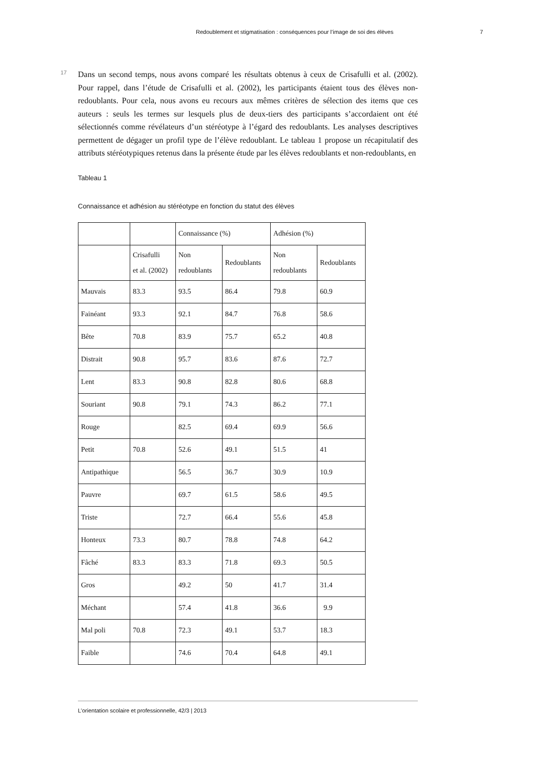Redoublement et stigmatisation : conséquences pour l’image de soi des élèves 7
17
Dans un second temps, nous avons comparé les résultats obtenus à ceux de Crisafulli et al. (2002). Pour rappel, dans l’étude de Crisafulli et al. (2002), les participants étaient tous des élèves non-redoublants. Pour cela, nous avons eu recours aux mêmes critères de sélection des items que ces auteurs : seuls les termes sur lesquels plus de deux-tiers des participants s’accordaient ont été sélectionnés comme révélateurs d’un stéréotype à l’égard des redoublants. Les analyses descriptives permettent de dégager un profil type de l’élève redoublant. Le tableau 1 propose un récapitulatif des attributs stéréotypiques retenus dans la présente étude par les élèves redoublants et non-redoublants, en
Tableau 1
Connaissance et adhésion au stéréotype en fonction du statut des élèves
| | | Connaissance (%) | | Adhésion (%) | |
| | Crisafulli et al. (2002) | Non redoublants | Redoublants | Non redoublants | Redoublants |
| Mauvais | 83.3 | 93.5 | 86.4 | 79.8 | 60.9 |
| Fainéant | 93.3 | 92.1 | 84.7 | 76.8 | 58.6 |
| Bête | 70.8 | 83.9 | 75.7 | 65.2 | 40.8 |
| Distrait | 90.8 | 95.7 | 83.6 | 87.6 | 72.7 |
| Lent | 83.3 | 90.8 | 82.8 | 80.6 | 68.8 |
| Souriant | 90.8 | 79.1 | 74.3 | 86.2 | 77.1 |
| Rouge | | 82.5 | 69.4 | 69.9 | 56.6 |
| Petit | 70.8 | 52.6 | 49.1 | 51.5 | 41 |
| Antipathique | | 56.5 | 36.7 | 30.9 | 10.9 |
| Pauvre | | 69.7 | 61.5 | 58.6 | 49.5 |
| Triste | | 72.7 | 66.4 | 55.6 | 45.8 |
| Honteux | 73.3 | 80.7 | 78.8 | 74.8 | 64.2 |
| Fâché | 83.3 | 83.3 | 71.8 | 69.3 | 50.5 |
| Gros | | 49.2 | 50 | 41.7 | 31.4 |
| Méchant | | 57.4 | 41.8 | 36.6 | 9.9 |
| Mal poli | 70.8 | 72.3 | 49.1 | 53.7 | 18.3 |
| Faible | | 74.6 | 70.4 | 64.8 | 49.1 |
L’orientation scolaire et professionnelle, 42/3 | 2013